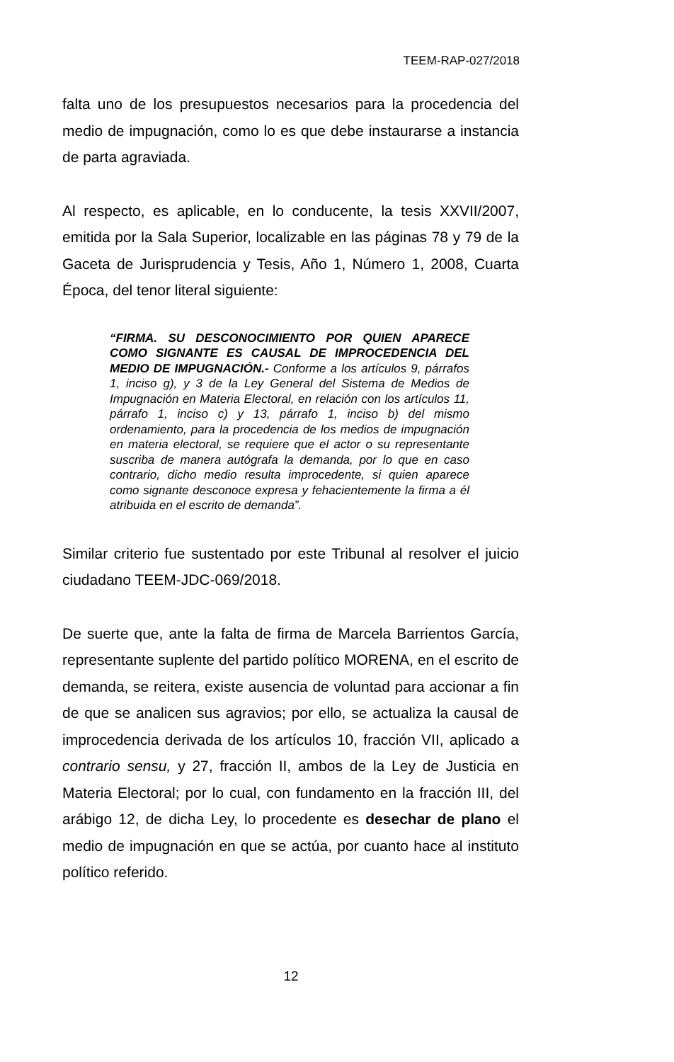TEEM-RAP-027/2018
falta uno de los presupuestos necesarios para la procedencia del medio de impugnación, como lo es que debe instaurarse a instancia de parta agraviada.
Al respecto, es aplicable, en lo conducente, la tesis XXVII/2007, emitida por la Sala Superior, localizable en las páginas 78 y 79 de la Gaceta de Jurisprudencia y Tesis, Año 1, Número 1, 2008, Cuarta Época, del tenor literal siguiente:
“FIRMA. SU DESCONOCIMIENTO POR QUIEN APARECE COMO SIGNANTE ES CAUSAL DE IMPROCEDENCIA DEL MEDIO DE IMPUGNACIÓN.- Conforme a los artículos 9, párrafos 1, inciso g), y 3 de la Ley General del Sistema de Medios de Impugnación en Materia Electoral, en relación con los artículos 11, párrafo 1, inciso c) y 13, párrafo 1, inciso b) del mismo ordenamiento, para la procedencia de los medios de impugnación en materia electoral, se requiere que el actor o su representante suscriba de manera autógrafa la demanda, por lo que en caso contrario, dicho medio resulta improcedente, si quien aparece como signante desconoce expresa y fehacientemente la firma a él atribuida en el escrito de demanda”.
Similar criterio fue sustentado por este Tribunal al resolver el juicio ciudadano TEEM-JDC-069/2018.
De suerte que, ante la falta de firma de Marcela Barrientos García, representante suplente del partido político MORENA, en el escrito de demanda, se reitera, existe ausencia de voluntad para accionar a fin de que se analicen sus agravios; por ello, se actualiza la causal de improcedencia derivada de los artículos 10, fracción VII, aplicado a contrario sensu, y 27, fracción II, ambos de la Ley de Justicia en Materia Electoral; por lo cual, con fundamento en la fracción III, del arábigo 12, de dicha Ley, lo procedente es desechar de plano el medio de impugnación en que se actúa, por cuanto hace al instituto político referido.
12